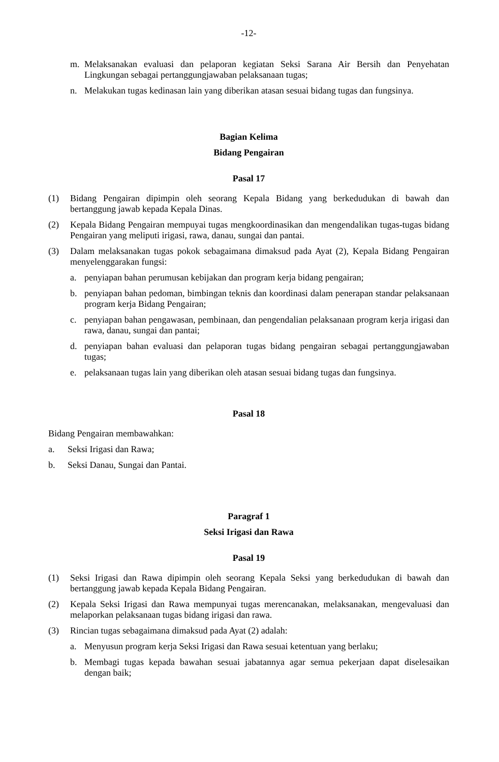-12-
m. Melaksanakan evaluasi dan pelaporan kegiatan Seksi Sarana Air Bersih dan Penyehatan Lingkungan sebagai pertanggungjawaban pelaksanaan tugas;
n. Melakukan tugas kedinasan lain yang diberikan atasan sesuai bidang tugas dan fungsinya.
Bagian Kelima
Bidang Pengairan
Pasal 17
(1) Bidang Pengairan dipimpin oleh seorang Kepala Bidang yang berkedudukan di bawah dan bertanggung jawab kepada Kepala Dinas.
(2) Kepala Bidang Pengairan mempuyai tugas mengkoordinasikan dan mengendalikan tugas-tugas bidang Pengairan yang meliputi irigasi, rawa, danau, sungai dan pantai.
(3) Dalam melaksanakan tugas pokok sebagaimana dimaksud pada Ayat (2), Kepala Bidang Pengairan menyelenggarakan fungsi:
a. penyiapan bahan perumusan kebijakan dan program kerja bidang pengairan;
b. penyiapan bahan pedoman, bimbingan teknis dan koordinasi dalam penerapan standar pelaksanaan program kerja Bidang Pengairan;
c. penyiapan bahan pengawasan, pembinaan, dan pengendalian pelaksanaan program kerja irigasi dan rawa, danau, sungai dan pantai;
d. penyiapan bahan evaluasi dan pelaporan tugas bidang pengairan sebagai pertanggungjawaban tugas;
e. pelaksanaan tugas lain yang diberikan oleh atasan sesuai bidang tugas dan fungsinya.
Pasal 18
Bidang Pengairan membawahkan:
a. Seksi Irigasi dan Rawa;
b. Seksi Danau, Sungai dan Pantai.
Paragraf 1
Seksi Irigasi dan Rawa
Pasal 19
(1) Seksi Irigasi dan Rawa dipimpin oleh seorang Kepala Seksi yang berkedudukan di bawah dan bertanggung jawab kepada Kepala Bidang Pengairan.
(2) Kepala Seksi Irigasi dan Rawa mempunyai tugas merencanakan, melaksanakan, mengevaluasi dan melaporkan pelaksanaan tugas bidang irigasi dan rawa.
(3) Rincian tugas sebagaimana dimaksud pada Ayat (2) adalah:
a. Menyusun program kerja Seksi Irigasi dan Rawa sesuai ketentuan yang berlaku;
b. Membagi tugas kepada bawahan sesuai jabatannya agar semua pekerjaan dapat diselesaikan dengan baik;